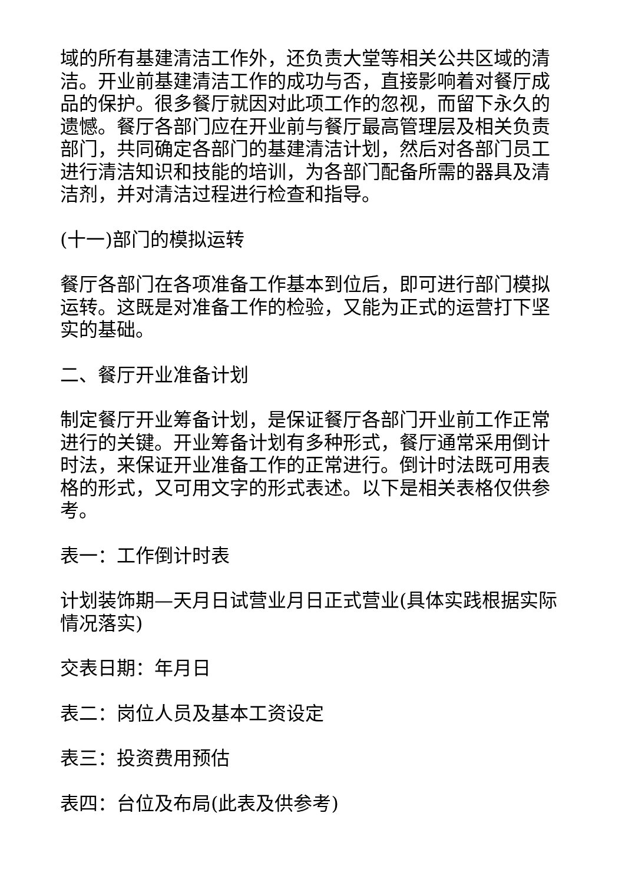域的所有基建清洁工作外，还负责大堂等相关公共区域的清洁。开业前基建清洁工作的成功与否，直接影响着对餐厅成品的保护。很多餐厅就因对此项工作的忽视，而留下永久的遗憾。餐厅各部门应在开业前与餐厅最高管理层及相关负责部门，共同确定各部门的基建清洁计划，然后对各部门员工进行清洁知识和技能的培训，为各部门配备所需的器具及清洁剂，并对清洁过程进行检查和指导。
(十一)部门的模拟运转
餐厅各部门在各项准备工作基本到位后，即可进行部门模拟运转。这既是对准备工作的检验，又能为正式的运营打下坚实的基础。
二、餐厅开业准备计划
制定餐厅开业筹备计划，是保证餐厅各部门开业前工作正常进行的关键。开业筹备计划有多种形式，餐厅通常采用倒计时法，来保证开业准备工作的正常进行。倒计时法既可用表格的形式，又可用文字的形式表述。以下是相关表格仅供参考。
表一：工作倒计时表
计划装饰期—天月日试营业月日正式营业(具体实践根据实际情况落实)
交表日期：年月日
表二：岗位人员及基本工资设定
表三：投资费用预估
表四：台位及布局(此表及供参考)